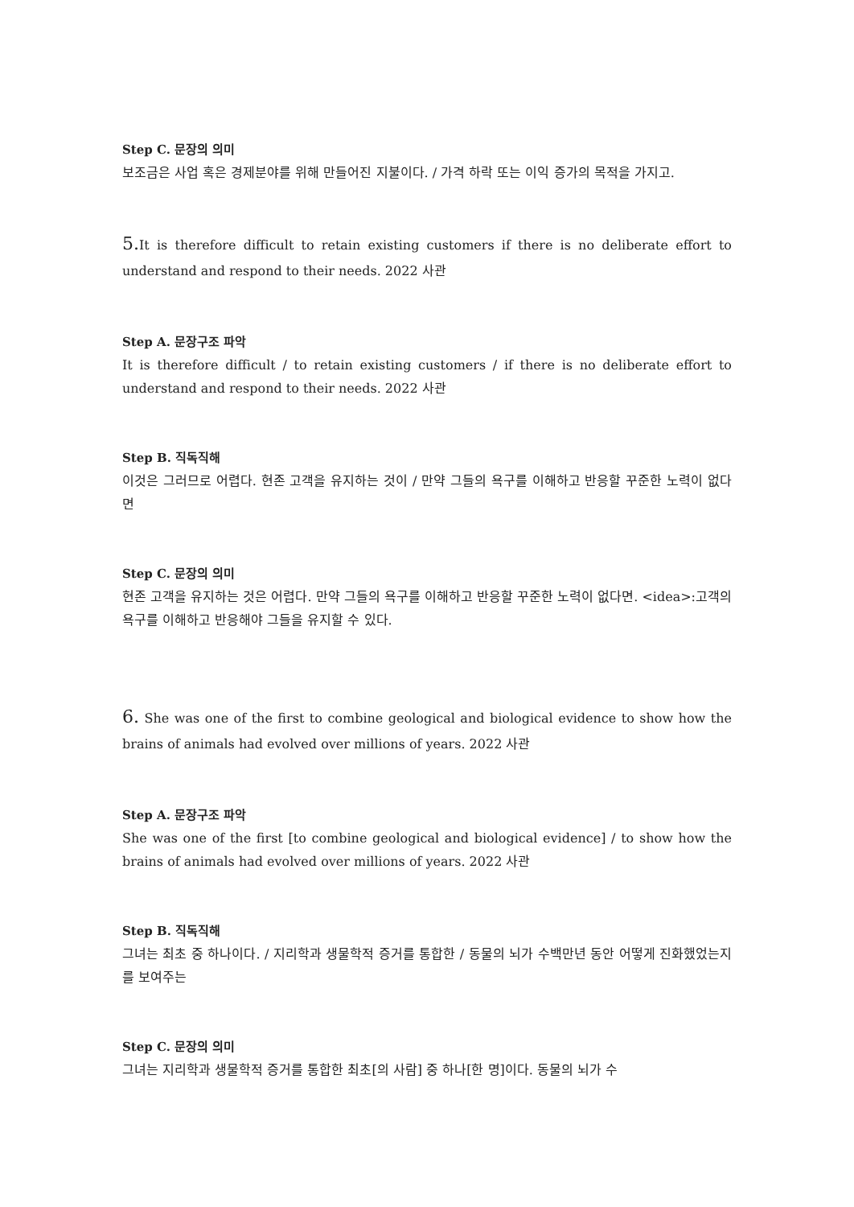Step C. 문장의 의미
보조금은 사업 혹은 경제분야를 위해 만들어진 지불이다. / 가격 하락 또는 이익 증가의 목적을 가지고.
5. It is therefore difficult to retain existing customers if there is no deliberate effort to understand and respond to their needs. 2022 사관
Step A. 문장구조 파악
It is therefore difficult / to retain existing customers / if there is no deliberate effort to understand and respond to their needs. 2022 사관
Step B. 직독직해
이것은 그러므로 어렵다. 현존 고객을 유지하는 것이 / 만약 그들의 욕구를 이해하고 반응할 꾸준한 노력이 없다면
Step C. 문장의 의미
현존 고객을 유지하는 것은 어렵다. 만약 그들의 욕구를 이해하고 반응할 꾸준한 노력이 없다면. <idea>:고객의 욕구를 이해하고 반응해야 그들을 유지할 수 있다.
6. She was one of the first to combine geological and biological evidence to show how the brains of animals had evolved over millions of years. 2022 사관
Step A. 문장구조 파악
She was one of the first [to combine geological and biological evidence] / to show how the brains of animals had evolved over millions of years. 2022 사관
Step B. 직독직해
그녀는 최초 중 하나이다. / 지리학과 생물학적 증거를 통합한 / 동물의 뇌가 수백만년 동안 어떻게 진화했었는지를 보여주는
Step C. 문장의 의미
그녀는 지리학과 생물학적 증거를 통합한 최초[의 사람] 중 하나[한 명]이다. 동물의 뇌가 수